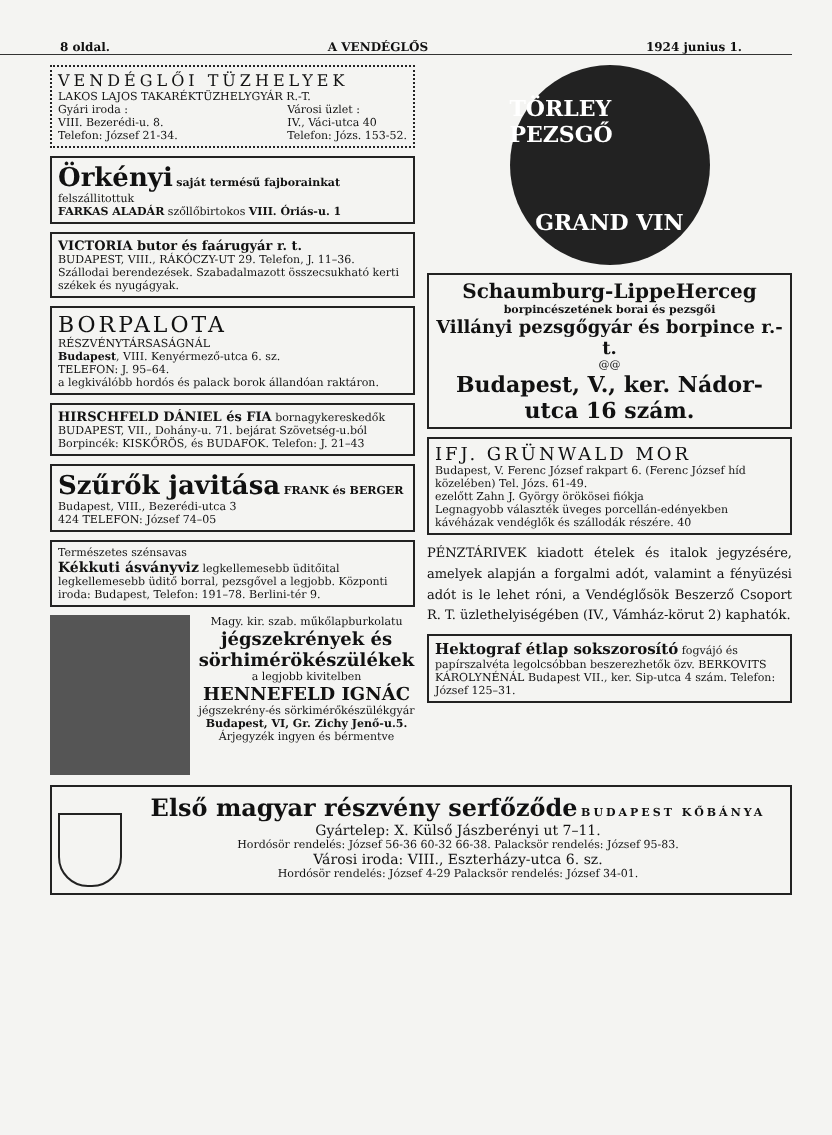8 oldal. A VENDÉGLŐS 1924 junius 1.
VENDÉGLŐI TÜZHELYEK
LAKOS LAJOS TAKARÉKTÜZHELYGYÁR R.-T.
Gyári iroda :
VIII. Bezerédi-u. 8.
Telefon: József 21-34.
Városi üzlet :
IV., Váci-utca 40
Telefon: Józs. 153-52.
Örkényi saját termésű fajborainkat felszállitottuk
FARKAS ALADÁR szőllőbirtokos VIII. Óriás-u. 1
VICTORIA butor és faárugyár r. t.
BUDAPEST, VIII., RÁKÓCZY-UT 29. Telefon, J. 11–36.
Szállodai berendezések. Szabadalmazott összecsukható kerti székek és nyugágyak.
BORPALOTA
RÉSZVÉNYTÁRSASÁGNÁL
Budapest, VIII. Kenyérmező-utca 6. sz.
TELEFON: J. 95–64.
a legkiválóbb hordós és palack borok állandóan raktáron.
HIRSCHFELD DÁNIEL és FIA bornagykereskedők
BUDAPEST, VII., Dohány-u. 71. bejárat Szövetség-u.ból
Borpincék: KISKŐRÖS, és BUDAFOK. Telefon: J. 21–43
Szűrők javitása FRANK és BERGER Budapest, VIII., Bezerédi-utca 3
424 TELEFON: József 74–05
Természetes szénsavas
Kékkuti ásványviz legkellemesebb üditőital legkellemesebb üditő borral, pezsgővel a legjobb. Központi iroda: Budapest, Telefon: 191–78. Berlini-tér 9.
Magy. kir. szab. műkőlapburkolatu
jégszekrények és sörhiméröké­szülékek
a legjobb kivitelben
HENNEFELD IGNÁC
jégszekrény-és sörkimérőkészülékgyár
Budapest, VI, Gr. Zichy Jenő-u.5.
Árjegyzék ingyen és bérmentve
TÖRLEY PEZSGŐ
GRAND VIN
Schaumburg-LippeHerceg
borpincészetének borai és pezsgői
Villányi pezsgőgyár és borpince r.-t.
@@
Budapest, V., ker. Nádor-utca 16 szám.
IFJ. GRÜNWALD MOR
Budapest, V. Ferenc József rakpart 6. (Ferenc József híd közelében) Tel. Józs. 61-49.
ezelőtt Zahn J. György örökösei fiókja
Legnagyobb választék üveges porcellán-edényekben kávéházak vendéglők és szállodák részére. 40
PÉNZTÁRIVEK kiadott ételek és italok jegyzésére, amelyek alapján a forgalmi adót, valamint a fényüzési adót is le lehet róni, a Vendéglősök Beszerző Csoport R. T. üzlethelyiségében (IV., Vámház-körut 2) kaphatók.
Hektograf étlap sokszorosító fogvájó és papírszalvéta legolcsóbban beszerezhetők özv. BERKOVITS KÁROLYNÉNÁL Budapest VII., ker. Sip-utca 4 szám. Telefon: József 125–31.
Első magyar részvény serfőződe BUDAPEST KŐBÁNYA
Gyártelep: X. Külső Jászberényi ut 7–11.
Hordósör rendelés: József 56-36 60-32 66-38. Palacksör rendelés: József 95-83.
Városi iroda: VIII., Eszterházy-utca 6. sz.
Hordósör rendelés: József 4-29 Palacksör rendelés: József 34-01.